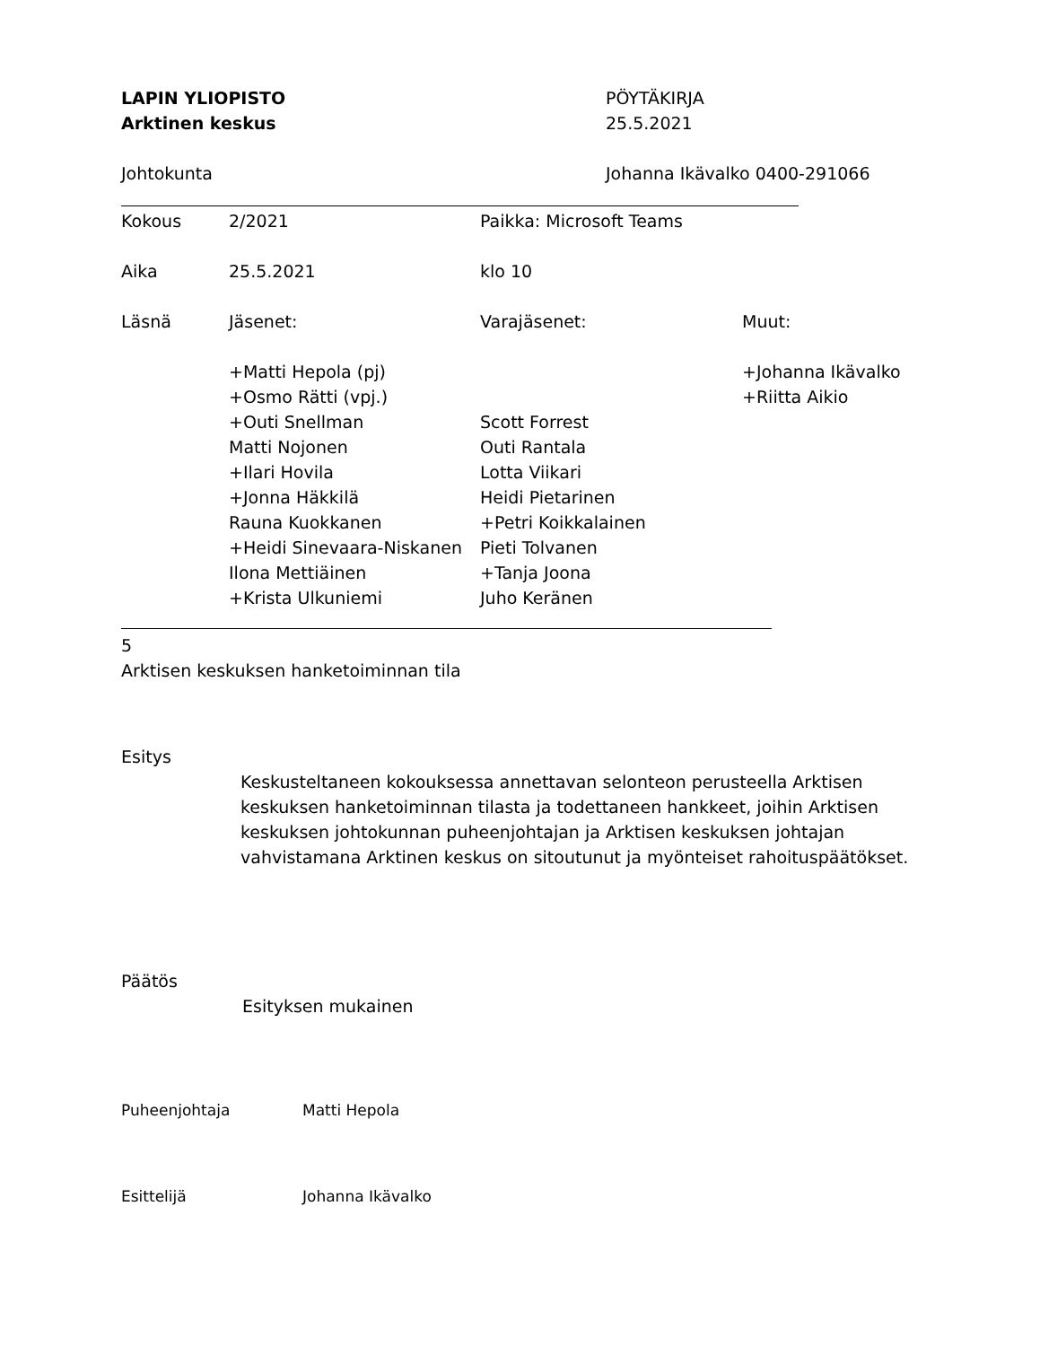LAPIN YLIOPISTO PÖYTÄKIRJA
Arktinen keskus 25.5.2021
Johtokunta Johanna Ikävalko 0400-291066
| Kokous | 2/2021 | Paikka: Microsoft Teams | |
| Aika | 25.5.2021 | klo 10 | |
| Läsnä | Jäsenet: | Varajäsenet: | Muut: |
| | +Matti Hepola (pj) | | +Johanna Ikävalko |
| | +Osmo Rätti (vpj.) | | +Riitta Aikio |
| | +Outi Snellman | Scott Forrest | |
| | Matti Nojonen | Outi Rantala | |
| | +Ilari Hovila | Lotta Viikari | |
| | +Jonna Häkkilä | Heidi Pietarinen | |
| | Rauna Kuokkanen | +Petri Koikkalainen | |
| | +Heidi Sinevaara-Niskanen | Pieti Tolvanen | |
| | Ilona Mettiäinen | +Tanja Joona | |
| | +Krista Ulkuniemi | Juho Keränen | |
5
Arktisen keskuksen hanketoiminnan tila
Esitys
Keskusteltaneen kokouksessa annettavan selonteon perusteella Arktisen keskuksen hanketoiminnan tilasta ja todettaneen hankkeet, joihin Arktisen keskuksen johtokunnan puheenjohtajan ja Arktisen keskuksen johtajan vahvistamana Arktinen keskus on sitoutunut ja myönteiset rahoituspäätökset.
Päätös
Esityksen mukainen
Puheenjohtaja Matti Hepola
Esittelijä Johanna Ikävalko